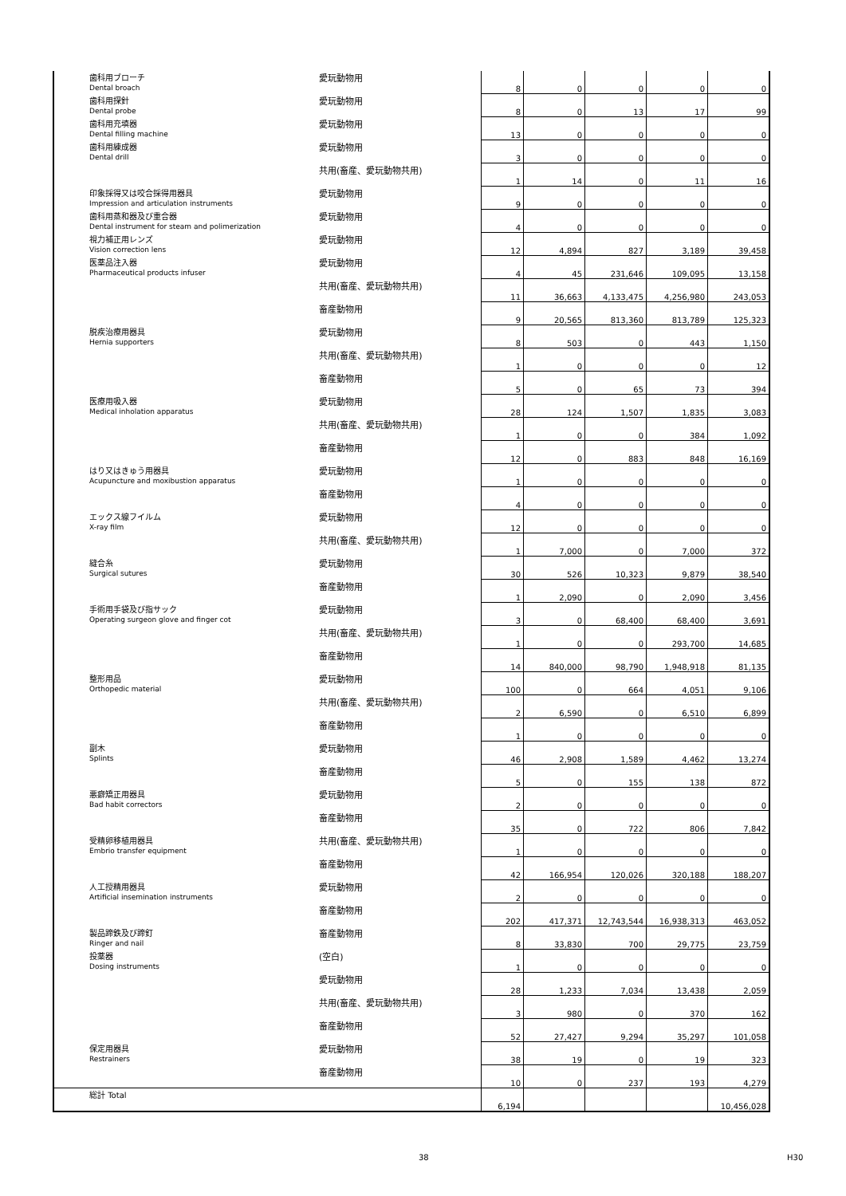| 歯科用ブローチ Dental broach | 愛玩動物用 | 8 | 0 | 0 | 0 | 0 |
| 歯科用探針 Dental probe | 愛玩動物用 | 8 | 0 | 13 | 17 | 99 |
| 歯科用充填器 Dental filling machine | 愛玩動物用 | 13 | 0 | 0 | 0 | 0 |
| 歯科用練成器 Dental drill | 愛玩動物用 | 3 | 0 | 0 | 0 | 0 |
| | 共用(畜産、愛玩動物共用) | 1 | 14 | 0 | 11 | 16 |
| 印象採得又は咬合採得用器具 Impression and articulation instruments | 愛玩動物用 | 9 | 0 | 0 | 0 | 0 |
| 歯科用蒸和器及び重合器 Dental instrument for steam and polimerization | 愛玩動物用 | 4 | 0 | 0 | 0 | 0 |
| 視力補正用レンズ Vision correction lens | 愛玩動物用 | 12 | 4,894 | 827 | 3,189 | 39,458 |
| 医薬品注入器 Pharmaceutical products infuser | 愛玩動物用 | 4 | 45 | 231,646 | 109,095 | 13,158 |
| | 共用(畜産、愛玩動物共用) | 11 | 36,663 | 4,133,475 | 4,256,980 | 243,053 |
| | 畜産動物用 | 9 | 20,565 | 813,360 | 813,789 | 125,323 |
| 脱疾治療用器具 Hernia supporters | 愛玩動物用 | 8 | 503 | 0 | 443 | 1,150 |
| | 共用(畜産、愛玩動物共用) | 1 | 0 | 0 | 0 | 12 |
| | 畜産動物用 | 5 | 0 | 65 | 73 | 394 |
| 医療用吸入器 Medical inholation apparatus | 愛玩動物用 | 28 | 124 | 1,507 | 1,835 | 3,083 |
| | 共用(畜産、愛玩動物共用) | 1 | 0 | 0 | 384 | 1,092 |
| | 畜産動物用 | 12 | 0 | 883 | 848 | 16,169 |
| はり又はきゅう用器具 Acupuncture and moxibustion apparatus | 愛玩動物用 | 1 | 0 | 0 | 0 | 0 |
| | 畜産動物用 | 4 | 0 | 0 | 0 | 0 |
| エックス線フイルム X-ray film | 愛玩動物用 | 12 | 0 | 0 | 0 | 0 |
| | 共用(畜産、愛玩動物共用) | 1 | 7,000 | 0 | 7,000 | 372 |
| 縫合糸 Surgical sutures | 愛玩動物用 | 30 | 526 | 10,323 | 9,879 | 38,540 |
| | 畜産動物用 | 1 | 2,090 | 0 | 2,090 | 3,456 |
| 手術用手袋及び指サック Operating surgeon glove and finger cot | 愛玩動物用 | 3 | 0 | 68,400 | 68,400 | 3,691 |
| | 共用(畜産、愛玩動物共用) | 1 | 0 | 0 | 293,700 | 14,685 |
| | 畜産動物用 | 14 | 840,000 | 98,790 | 1,948,918 | 81,135 |
| 整形用品 Orthopedic material | 愛玩動物用 | 100 | 0 | 664 | 4,051 | 9,106 |
| | 共用(畜産、愛玩動物共用) | 2 | 6,590 | 0 | 6,510 | 6,899 |
| | 畜産動物用 | 1 | 0 | 0 | 0 | 0 |
| 副木 Splints | 愛玩動物用 | 46 | 2,908 | 1,589 | 4,462 | 13,274 |
| | 畜産動物用 | 5 | 0 | 155 | 138 | 872 |
| 悪癖矯正用器具 Bad habit correctors | 愛玩動物用 | 2 | 0 | 0 | 0 | 0 |
| | 畜産動物用 | 35 | 0 | 722 | 806 | 7,842 |
| 受精卵移植用器具 Embrio transfer equipment | 共用(畜産、愛玩動物共用) | 1 | 0 | 0 | 0 | 0 |
| | 畜産動物用 | 42 | 166,954 | 120,026 | 320,188 | 188,207 |
| 人工授精用器具 Artificial insemination instruments | 愛玩動物用 | 2 | 0 | 0 | 0 | 0 |
| | 畜産動物用 | 202 | 417,371 | 12,743,544 | 16,938,313 | 463,052 |
| 製品蹄鉄及び蹄釘 Ringer and nail | 畜産動物用 | 8 | 33,830 | 700 | 29,775 | 23,759 |
| 投薬器 Dosing instruments | (空白) | 1 | 0 | 0 | 0 | 0 |
| | 愛玩動物用 | 28 | 1,233 | 7,034 | 13,438 | 2,059 |
| | 共用(畜産、愛玩動物共用) | 3 | 980 | 0 | 370 | 162 |
| | 畜産動物用 | 52 | 27,427 | 9,294 | 35,297 | 101,058 |
| 保定用器具 Restrainers | 愛玩動物用 | 38 | 19 | 0 | 19 | 323 |
| | 畜産動物用 | 10 | 0 | 237 | 193 | 4,279 |
| 総計 Total | | 6,194 | | | | 10,456,028 |
38 H30